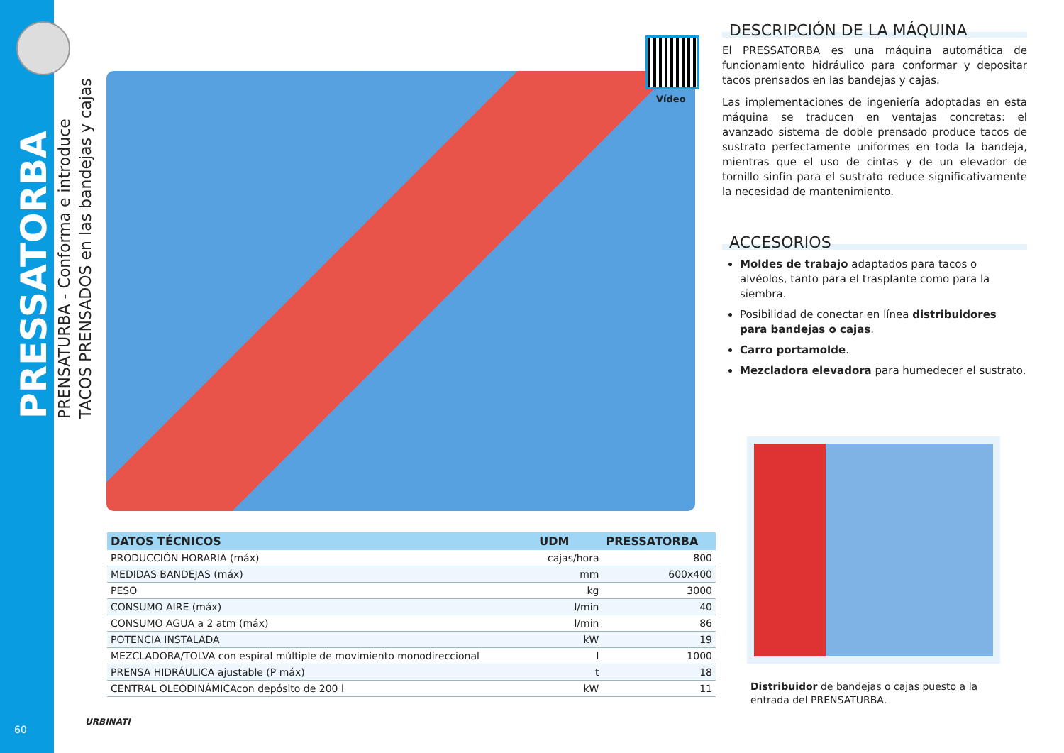PRESSATORBA
PRENSATURBA - Conforma e introduce
TACOS PRENSADOS en las bandejas y cajas
Vídeo
DESCRIPCIÓN DE LA MÁQUINA
El PRESSATORBA es una máquina automática de funcionamiento hidráulico para conformar y depositar tacos prensados en las bandejas y cajas.
Las implementaciones de ingeniería adoptadas en esta máquina se traducen en ventajas concretas: el avanzado sistema de doble prensado produce tacos de sustrato perfectamente uniformes en toda la bandeja, mientras que el uso de cintas y de un elevador de tornillo sinfín para el sustrato reduce significativamente la necesidad de mantenimiento.
ACCESORIOS
Moldes de trabajo adaptados para tacos o alvéolos, tanto para el trasplante como para la siembra.
Posibilidad de conectar en línea distribuidores para bandejas o cajas.
Carro portamolde.
Mezcladora elevadora para humedecer el sustrato.
| DATOS TÉCNICOS | UDM | PRESSATORBA |
| --- | --- | --- |
| PRODUCCIÓN HORARIA (máx) | cajas/hora | 800 |
| MEDIDAS BANDEJAS (máx) | mm | 600x400 |
| PESO | kg | 3000 |
| CONSUMO AIRE (máx) | l/min | 40 |
| CONSUMO AGUA a 2 atm (máx) | l/min | 86 |
| POTENCIA INSTALADA | kW | 19 |
| MEZCLADORA/TOLVA con espiral múltiple de movimiento monodireccional | l | 1000 |
| PRENSA HIDRÁULICA ajustable (P máx) | t | 18 |
| CENTRAL OLEODINÁMICAcon depósito de 200 l | kW | 11 |
Distribuidor de bandejas o cajas puesto a la entrada del PRENSATURBA.
URBINATI
60